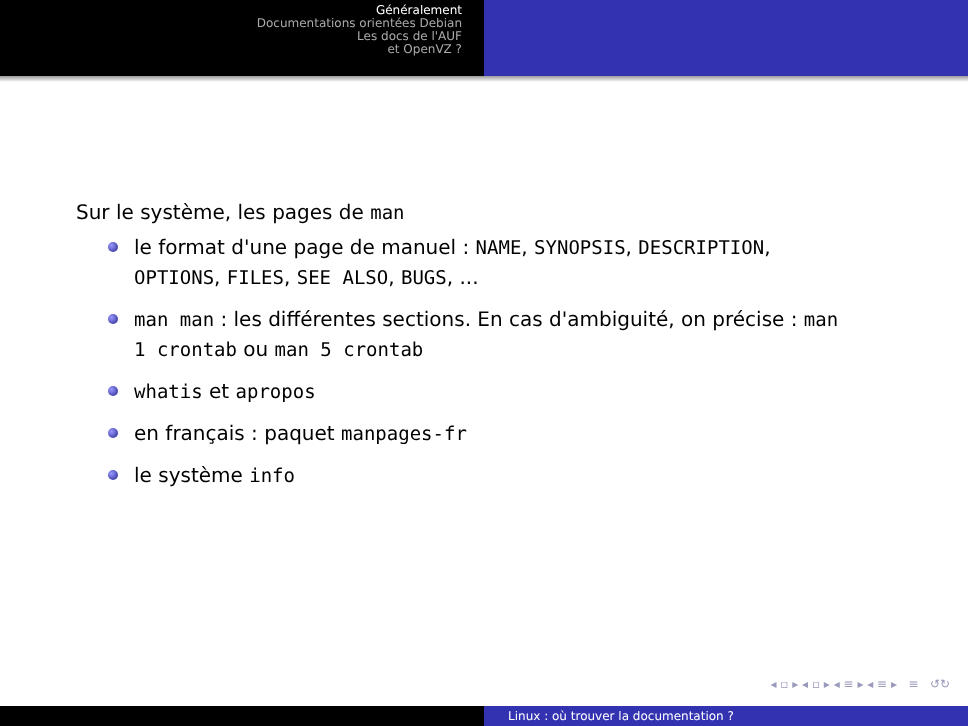Généralement
Documentations orientées Debian
Les docs de l'AUF
et OpenVZ ?
Sur le système, les pages de man
le format d'une page de manuel : NAME, SYNOPSIS, DESCRIPTION, OPTIONS, FILES, SEE ALSO, BUGS, ...
man man : les différentes sections. En cas d'ambiguité, on précise : man 1 crontab ou man 5 crontab
whatis et apropos
en français : paquet manpages-fr
le système info
◂ ▫ ▸ ◂ ▫ ▸ ◂ ≡ ▸ ◂ ≡ ▸ ≡ ↺↻
Linux : où trouver la documentation ?